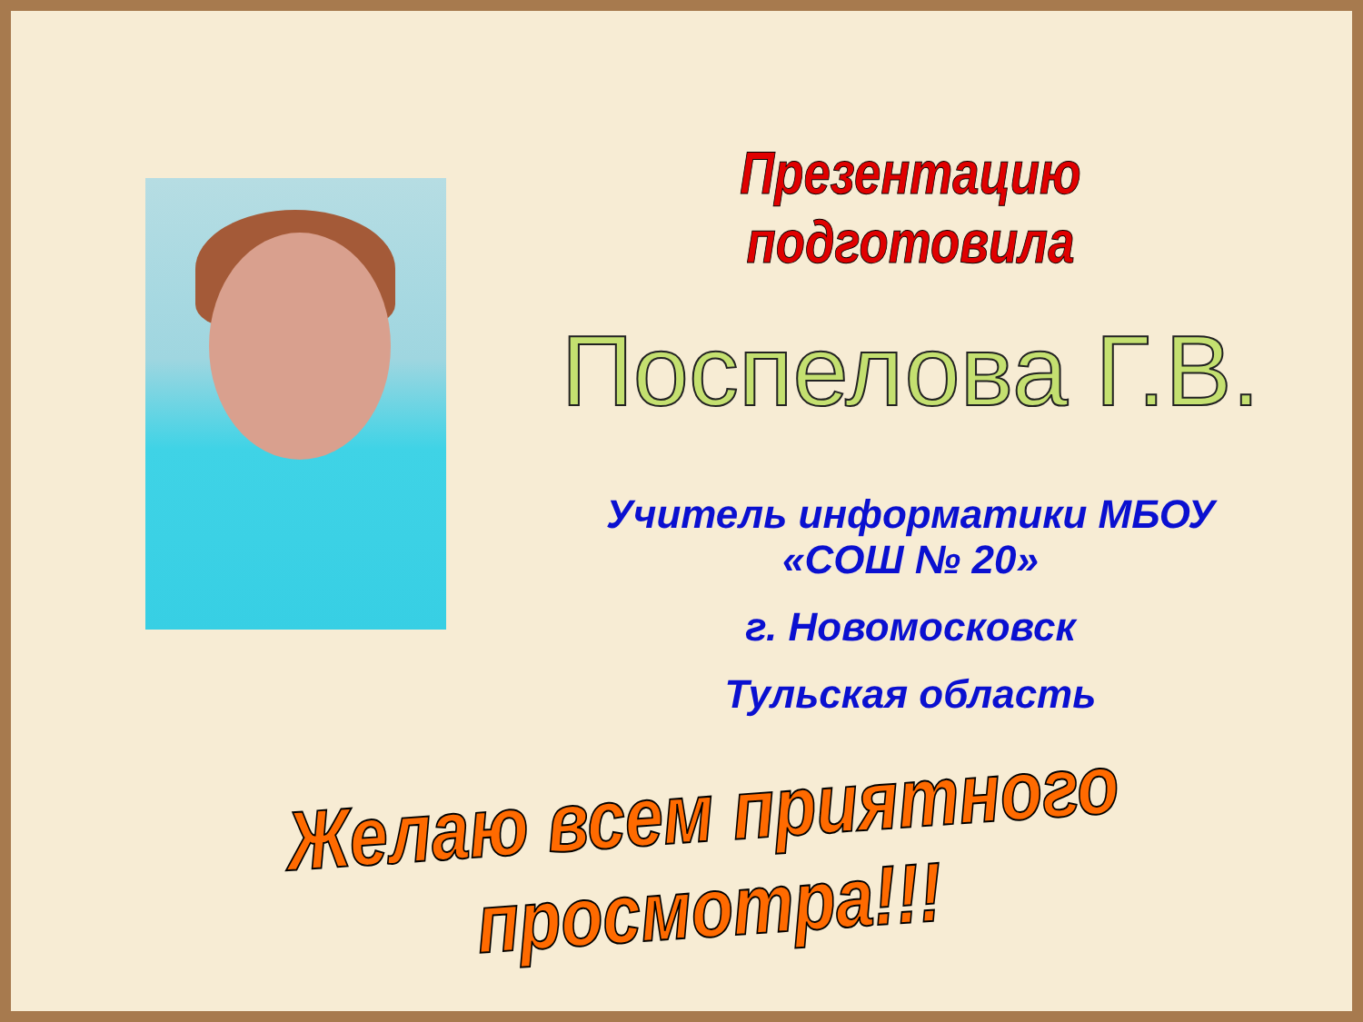Презентацию подготовила
Поспелова Г.В.
Учитель информатики МБОУ
«СОШ № 20»
г. Новомосковск
Тульская область
Желаю всем приятного просмотра!!!